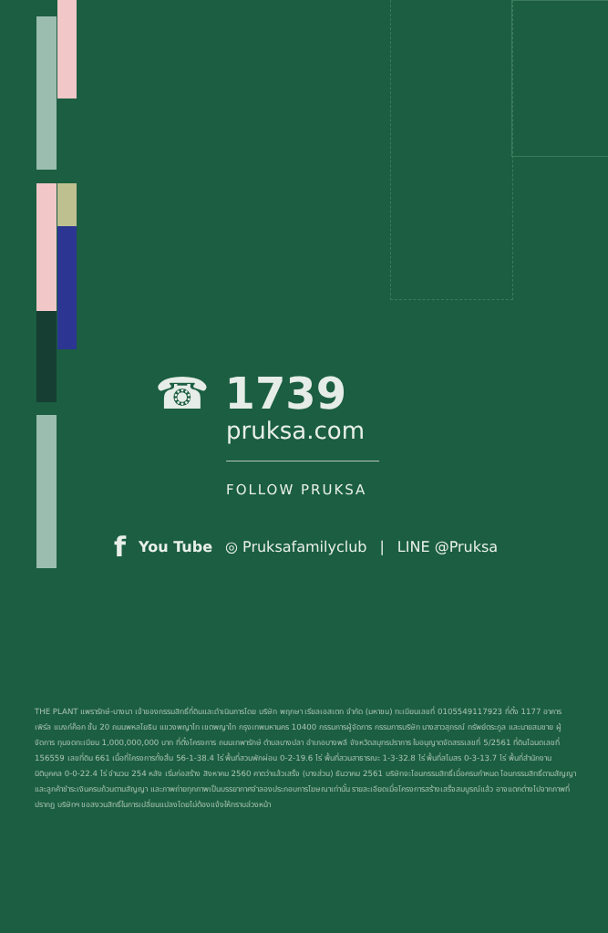☎ 1739
pruksa.com
FOLLOW PRUKSA
f You Tube ◎ Pruksafamilyclub | LINE @Pruksa
THE PLANT แพรารักษ์-บางนา เจ้าของกรรมสิทธิ์ที่ดินและดำเนินการโดย บริษัท พฤกษา เรียลเอสเตท จำกัด (มหาชน) ทะเบียนเลขที่ 0105549117923 ที่ตั้ง 1177 อาคารเพิร์ล แบงก์ค็อก ชั้น 20 ถนนพหลโยธิน แขวงพญาไท เขตพญาไท กรุงเทพมหานคร 10400 กรรมการผู้จัดการ กรรมการบริษัท นางสาวสุภรณ์ ทรัพย์ตระกูล และนายสมชาย ผู้จัดการ ทุนจดทะเบียน 1,000,000,000 บาท ที่ตั้งโครงการ ถนนเทพารักษ์ ตำบลบางปลา อำเภอบางพลี จังหวัดสมุทรปราการ ใบอนุญาตจัดสรรเลขที่ 5/2561 ที่ดินโฉนดเลขที่ 156559 เลขที่ดิน 661 เนื้อที่โครงการทั้งสิ้น 56-1-38.4 ไร่ พื้นที่สวนพักผ่อน 0-2-19.6 ไร่ พื้นที่สวนสาธารณะ 1-3-32.8 ไร่ พื้นที่สโมสร 0-3-13.7 ไร่ พื้นที่สำนักงานนิติบุคคล 0-0-22.4 ไร่ จำนวน 254 หลัง เริ่มก่อสร้าง สิงหาคม 2560 คาดว่าแล้วเสร็จ (บางส่วน) ธันวาคม 2561 บริษัทจะโอนกรรมสิทธิ์เมื่อครบกำหนด โอนกรรมสิทธิ์ตามสัญญาและลูกค้าชำระเงินครบถ้วนตามสัญญา และภาพถ่ายทุกภาพเป็นบรรยากาศจำลองประกอบการโฆษณาเท่านั้น รายละเอียดเมื่อโครงการสร้างเสร็จสมบูรณ์แล้ว อาจแตกต่างไปจากภาพที่ปรากฏ บริษัทฯ ขอสงวนสิทธิ์ในการเปลี่ยนแปลงโดยไม่ต้องแจ้งให้ทราบล่วงหน้า